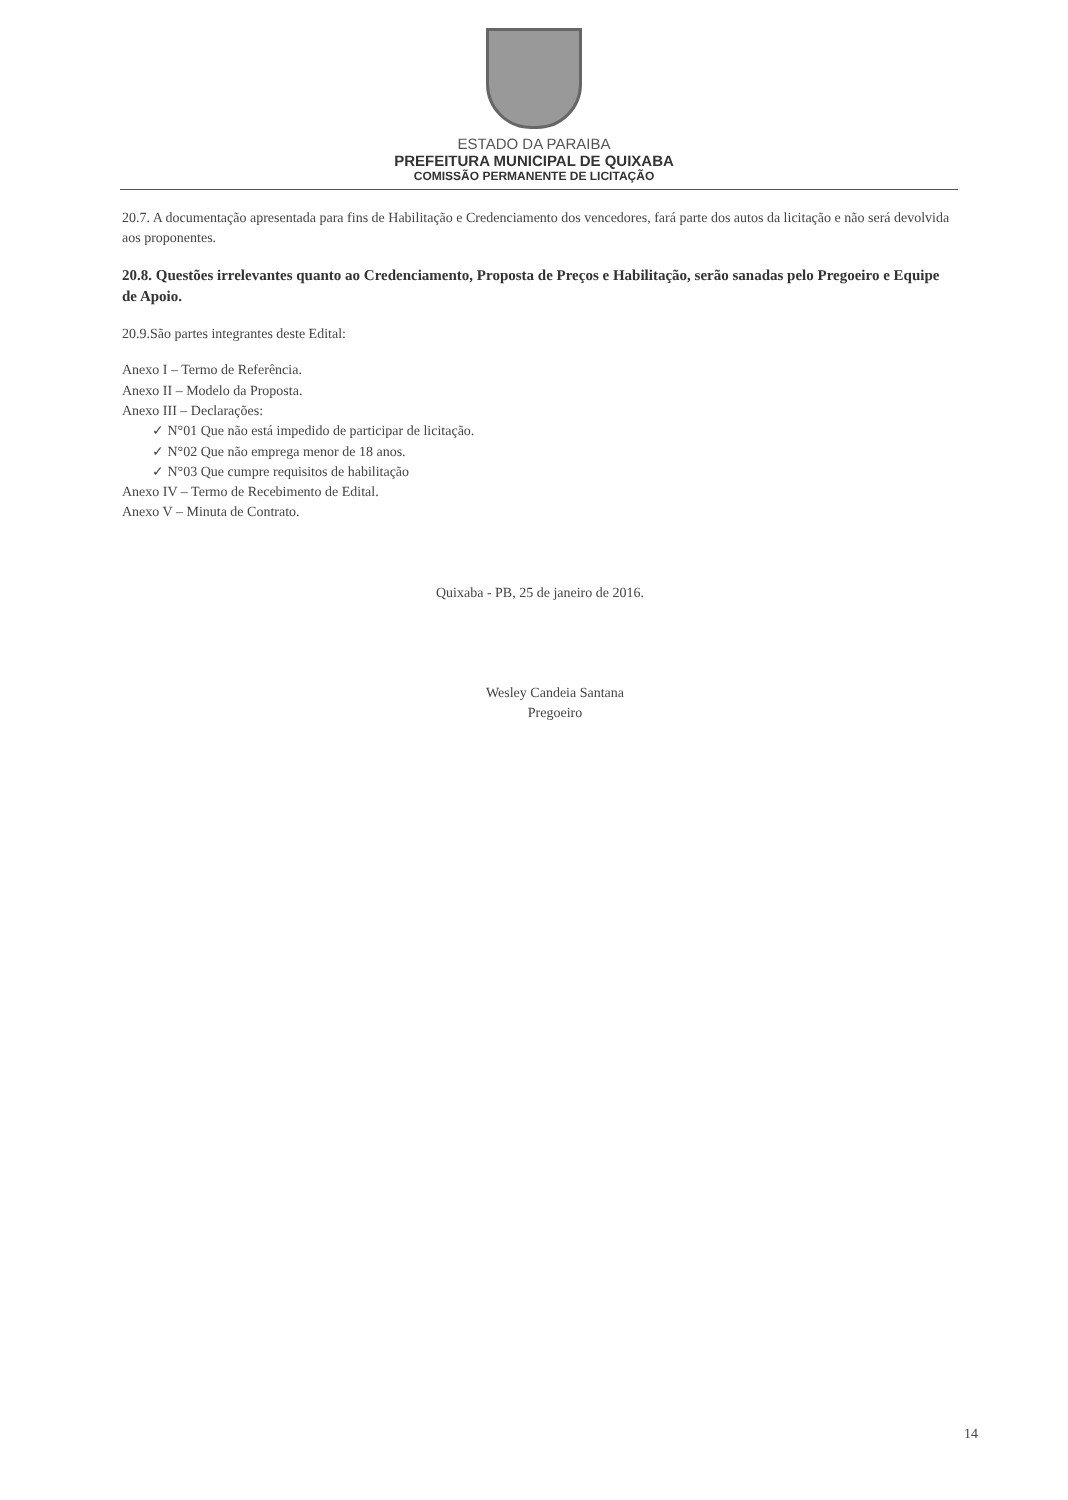ESTADO DA PARAIBA
PREFEITURA MUNICIPAL DE QUIXABA
COMISSÃO PERMANENTE DE LICITAÇÃO
20.7. A documentação apresentada para fins de Habilitação e Credenciamento dos vencedores, fará parte dos autos da licitação e não será devolvida aos proponentes.
20.8. Questões irrelevantes quanto ao Credenciamento, Proposta de Preços e Habilitação, serão sanadas pelo Pregoeiro e Equipe de Apoio.
20.9.São partes integrantes deste Edital:
Anexo I – Termo de Referência.
Anexo II – Modelo da Proposta.
Anexo III – Declarações:
✓ N°01 Que não está impedido de participar de licitação.
✓ N°02 Que não emprega menor de 18 anos.
✓ N°03 Que cumpre requisitos de habilitação
Anexo IV – Termo de Recebimento de Edital.
Anexo V – Minuta de Contrato.
Quixaba - PB, 25 de janeiro de 2016.
Wesley Candeia Santana
Pregoeiro
14